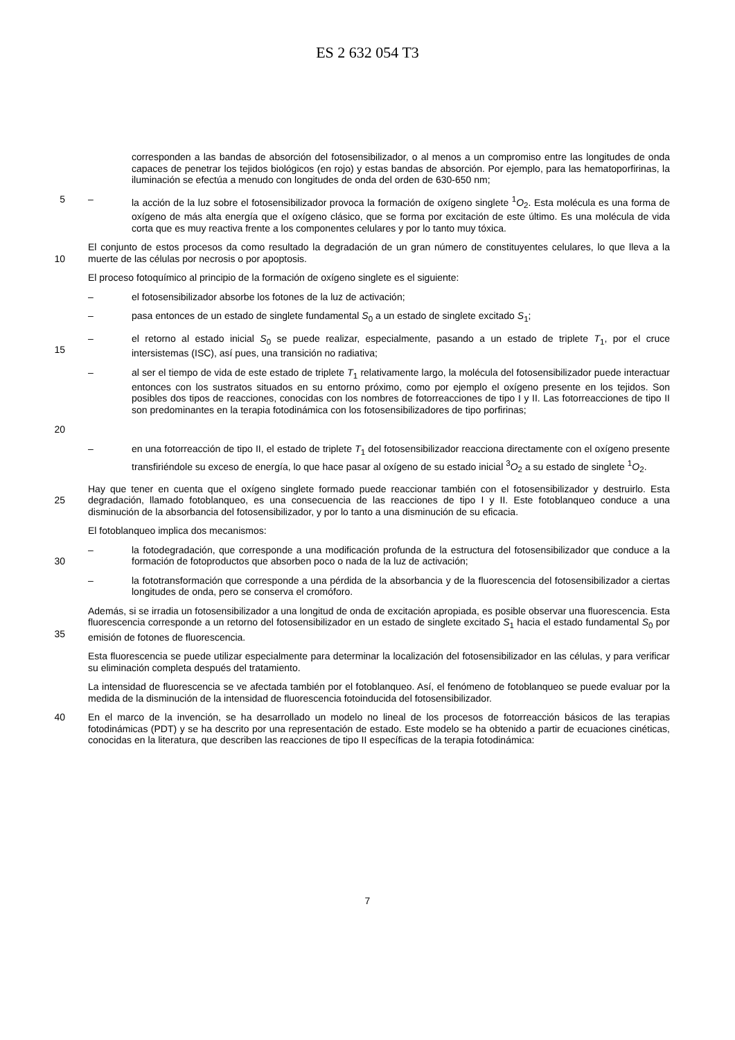ES 2 632 054 T3
corresponden a las bandas de absorción del fotosensibilizador, o al menos a un compromiso entre las longitudes de onda capaces de penetrar los tejidos biológicos (en rojo) y estas bandas de absorción. Por ejemplo, para las hematoporfirinas, la iluminación se efectúa a menudo con longitudes de onda del orden de 630-650 nm;
5 – la acción de la luz sobre el fotosensibilizador provoca la formación de oxígeno singlete <sup>1</sup>O<sub>2</sub>. Esta molécula es una forma de oxígeno de más alta energía que el oxígeno clásico, que se forma por excitación de este último. Es una molécula de vida corta que es muy reactiva frente a los componentes celulares y por lo tanto muy tóxica.
10 El conjunto de estos procesos da como resultado la degradación de un gran número de constituyentes celulares, lo que lleva a la muerte de las células por necrosis o por apoptosis.
El proceso fotoquímico al principio de la formación de oxígeno singlete es el siguiente:
– el fotosensibilizador absorbe los fotones de la luz de activación;
– pasa entonces de un estado de singlete fundamental S<sub>0</sub> a un estado de singlete excitado S<sub>1</sub>;
15 – el retorno al estado inicial S<sub>0</sub> se puede realizar, especialmente, pasando a un estado de triplete T<sub>1</sub>, por el cruce intersistemas (ISC), así pues, una transición no radiativa;
20 – al ser el tiempo de vida de este estado de triplete T<sub>1</sub> relativamente largo, la molécula del fotosensibilizador puede interactuar entonces con los sustratos situados en su entorno próximo, como por ejemplo el oxígeno presente en los tejidos. Son posibles dos tipos de reacciones, conocidas con los nombres de fotorreacciones de tipo I y II. Las fotorreacciones de tipo II son predominantes en la terapia fotodinámica con los fotosensibilizadores de tipo porfirinas;
– en una fotorreacción de tipo II, el estado de triplete T<sub>1</sub> del fotosensibilizador reacciona directamente con el oxígeno presente transfiriéndole su exceso de energía, lo que hace pasar al oxígeno de su estado inicial <sup>3</sup>O<sub>2</sub> a su estado de singlete <sup>1</sup>O<sub>2</sub>.
25 Hay que tener en cuenta que el oxígeno singlete formado puede reaccionar también con el fotosensibilizador y destruirlo. Esta degradación, llamado fotoblanqueo, es una consecuencia de las reacciones de tipo I y II. Este fotoblanqueo conduce a una disminución de la absorbancia del fotosensibilizador, y por lo tanto a una disminución de su eficacia.
El fotoblanqueo implica dos mecanismos:
30 – la fotodegradación, que corresponde a una modificación profunda de la estructura del fotosensibilizador que conduce a la formación de fotoproductos que absorben poco o nada de la luz de activación;
– la fototransformación que corresponde a una pérdida de la absorbancia y de la fluorescencia del fotosensibilizador a ciertas longitudes de onda, pero se conserva el cromóforo.
35 Además, si se irradia un fotosensibilizador a una longitud de onda de excitación apropiada, es posible observar una fluorescencia. Esta fluorescencia corresponde a un retorno del fotosensibilizador en un estado de singlete excitado S<sub>1</sub> hacia el estado fundamental S<sub>0</sub> por emisión de fotones de fluorescencia.
Esta fluorescencia se puede utilizar especialmente para determinar la localización del fotosensibilizador en las células, y para verificar su eliminación completa después del tratamiento.
La intensidad de fluorescencia se ve afectada también por el fotoblanqueo. Así, el fenómeno de fotoblanqueo se puede evaluar por la medida de la disminución de la intensidad de fluorescencia fotoinducida del fotosensibilizador.
40 En el marco de la invención, se ha desarrollado un modelo no lineal de los procesos de fotorreacción básicos de las terapias fotodinámicas (PDT) y se ha descrito por una representación de estado. Este modelo se ha obtenido a partir de ecuaciones cinéticas, conocidas en la literatura, que describen las reacciones de tipo II específicas de la terapia fotodinámica:
7